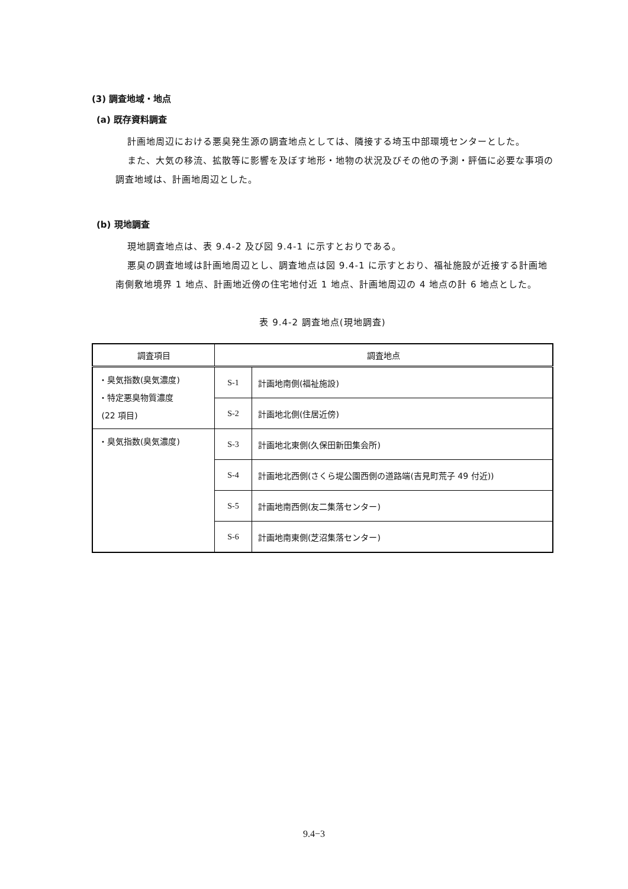(3) 調査地域・地点
(a) 既存資料調査
計画地周辺における悪臭発生源の調査地点としては、隣接する埼玉中部環境センターとした。
また、大気の移流、拡散等に影響を及ぼす地形・地物の状況及びその他の予測・評価に必要な事項の調査地域は、計画地周辺とした。
(b) 現地調査
現地調査地点は、表 9.4-2 及び図 9.4-1 に示すとおりである。
悪臭の調査地域は計画地周辺とし、調査地点は図 9.4-1 に示すとおり、福祉施設が近接する計画地南側敷地境界 1 地点、計画地近傍の住宅地付近 1 地点、計画地周辺の 4 地点の計 6 地点とした。
表 9.4-2 調査地点(現地調査)
| 調査項目 | 調査地点 | |
| --- | --- | --- |
| ・臭気指数(臭気濃度) ・特定悪臭物質濃度 (22 項目) | S-1 | 計画地南側(福祉施設) |
| | S-2 | 計画地北側(住居近傍) |
| ・臭気指数(臭気濃度) | S-3 | 計画地北東側(久保田新田集会所) |
| | S-4 | 計画地北西側(さくら堤公園西側の道路端(吉見町荒子 49 付近)) |
| | S-5 | 計画地南西側(友二集落センター) |
| | S-6 | 計画地南東側(芝沼集落センター) |
9.4−3